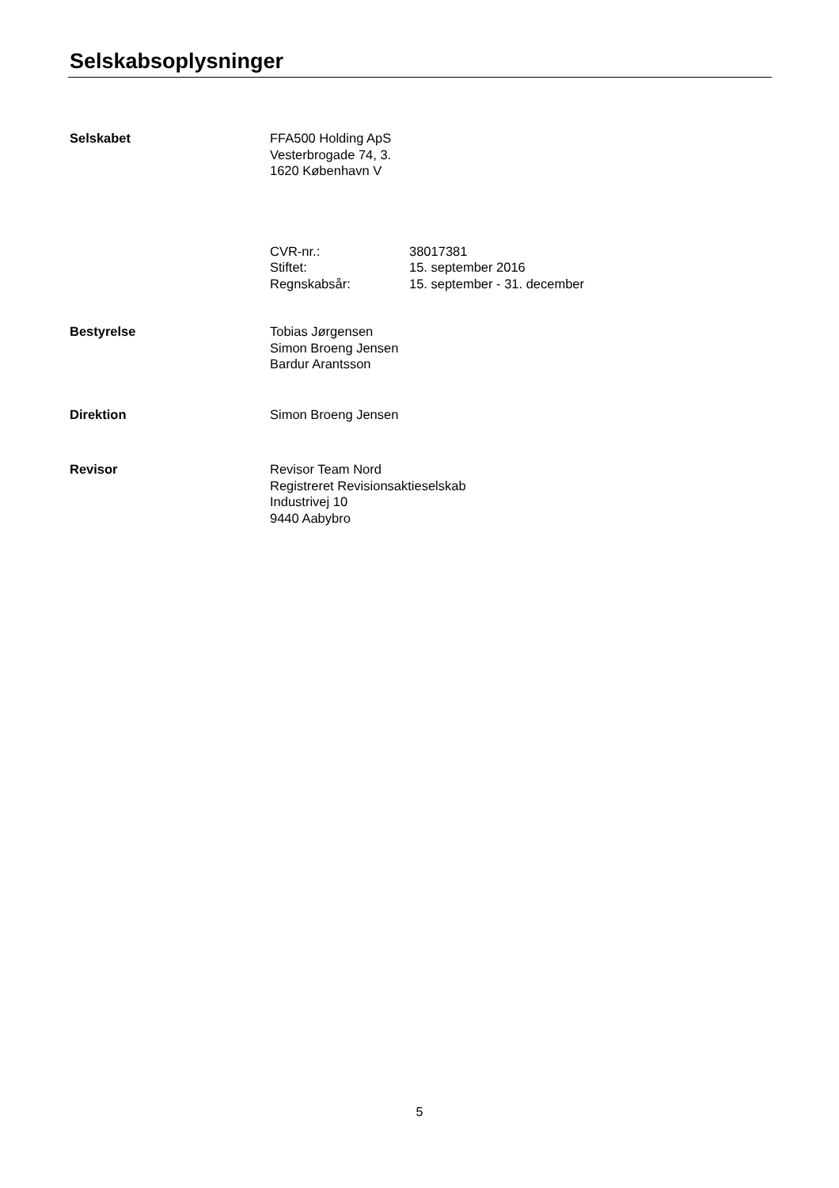Selskabsoplysninger
Selskabet FFA500 Holding ApS
Vesterbrogade 74, 3.
1620 København V
CVR-nr.: 38017381
Stiftet: 15. september 2016
Regnskabsår: 15. september - 31. december
Bestyrelse Tobias Jørgensen
Simon Broeng Jensen
Bardur Arantsson
Direktion Simon Broeng Jensen
Revisor Revisor Team Nord
Registreret Revisionsaktieselskab
Industrivej 10
9440 Aabybro
5